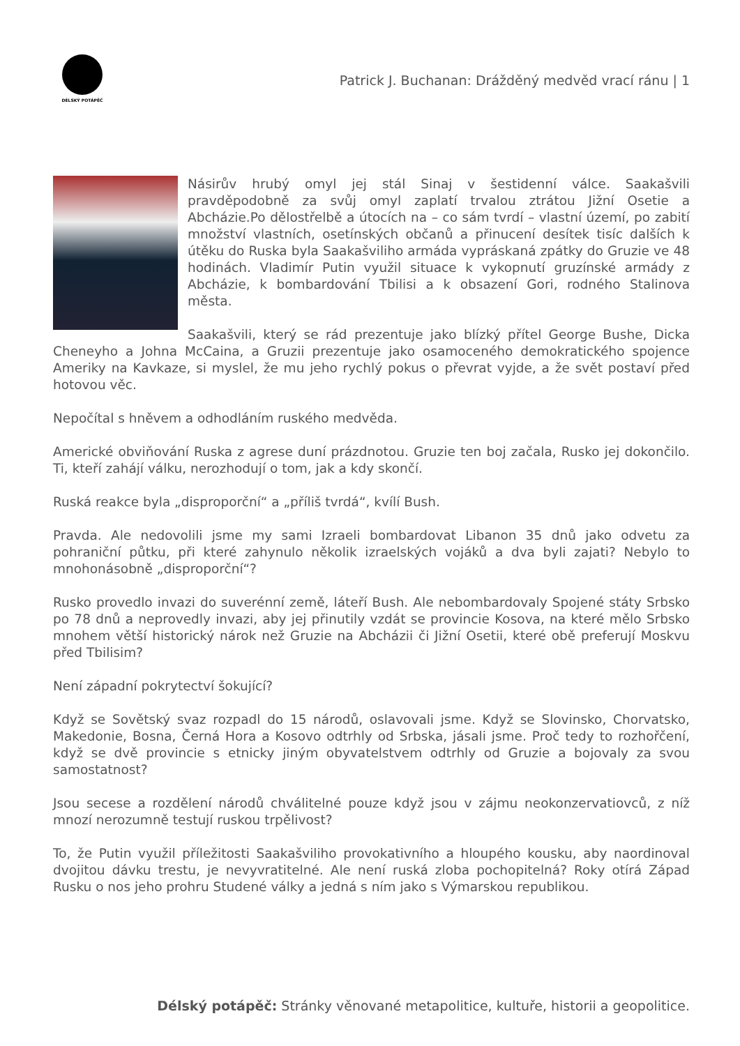DÉLSKÝ POTÁPĚČ
Patrick J. Buchanan: Drážděný medvěd vrací ránu | 1
Násirův hrubý omyl jej stál Sinaj v šestidenní válce. Saakašvili pravděpodobně za svůj omyl zaplatí trvalou ztrátou Jižní Osetie a Abcházie.Po dělostřelbě a útocích na – co sám tvrdí – vlastní území, po zabití množství vlastních, osetínských občanů a přinucení desítek tisíc dalších k útěku do Ruska byla Saakašviliho armáda vypráskaná zpátky do Gruzie ve 48 hodinách. Vladimír Putin využil situace k vykopnutí gruzínské armády z Abcházie, k bombardování Tbilisi a k obsazení Gori, rodného Stalinova města.
Saakašvili, který se rád prezentuje jako blízký přítel George Bushe, Dicka Cheneyho a Johna McCaina, a Gruzii prezentuje jako osamoceného demokratického spojence Ameriky na Kavkaze, si myslel, že mu jeho rychlý pokus o převrat vyjde, a že svět postaví před hotovou věc.
Nepočítal s hněvem a odhodláním ruského medvěda.
Americké obviňování Ruska z agrese duní prázdnotou. Gruzie ten boj začala, Rusko jej dokončilo. Ti, kteří zahájí válku, nerozhodují o tom, jak a kdy skončí.
Ruská reakce byla „disproporční“ a „příliš tvrdá“, kvílí Bush.
Pravda. Ale nedovolili jsme my sami Izraeli bombardovat Libanon 35 dnů jako odvetu za pohraniční půtku, při které zahynulo několik izraelských vojáků a dva byli zajati? Nebylo to mnohonásobně „disproporční“?
Rusko provedlo invazi do suverénní země, láteří Bush. Ale nebombardovaly Spojené státy Srbsko po 78 dnů a neprovedly invazi, aby jej přinutily vzdát se provincie Kosova, na které mělo Srbsko mnohem větší historický nárok než Gruzie na Abcházii či Jižní Osetii, které obě preferují Moskvu před Tbilisim?
Není západní pokrytectví šokující?
Když se Sovětský svaz rozpadl do 15 národů, oslavovali jsme. Když se Slovinsko, Chorvatsko, Makedonie, Bosna, Černá Hora a Kosovo odtrhly od Srbska, jásali jsme. Proč tedy to rozhořčení, když se dvě provincie s etnicky jiným obyvatelstvem odtrhly od Gruzie a bojovaly za svou samostatnost?
Jsou secese a rozdělení národů chválitelné pouze když jsou v zájmu neokonzervatiovců, z níž mnozí nerozumně testují ruskou trpělivost?
To, že Putin využil příležitosti Saakašviliho provokativního a hloupého kousku, aby naordinoval dvojitou dávku trestu, je nevyvratitelné. Ale není ruská zloba pochopitelná? Roky otírá Západ Rusku o nos jeho prohru Studené války a jedná s ním jako s Výmarskou republikou.
Délský potápěč: Stránky věnované metapolitice, kultuře, historii a geopolitice.